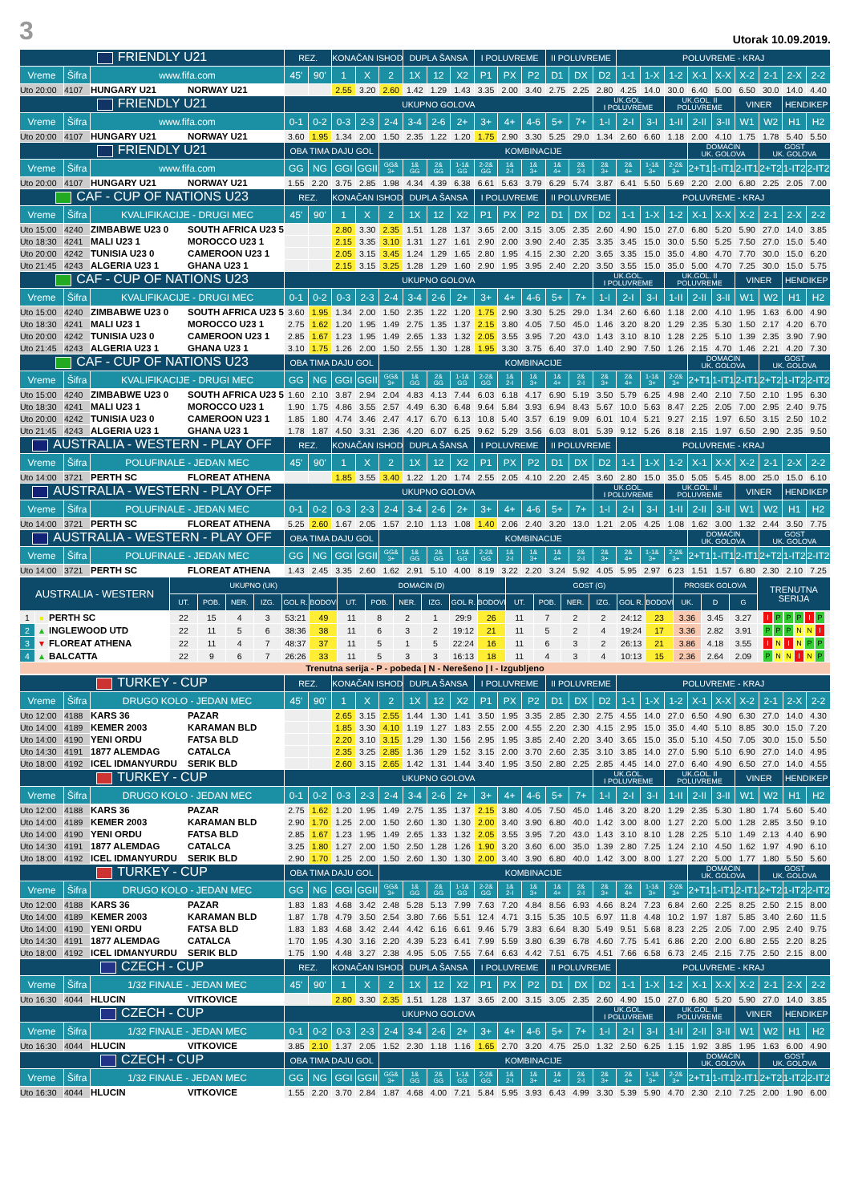3
Utorak 10.09.2019.
| FRIENDLY U21 | | | | REZ. | | KONAČAN ISHOD | | | DUPLA ŠANSA | | | I POLUVREME | | | II POLUVREME | | | POLUVREME - KRAJ | | | | | | | | |
| --- | --- | --- | --- | --- | --- | --- | --- | --- | --- | --- | --- | --- | --- | --- | --- | --- | --- | --- | --- | --- | --- | --- | --- | --- | --- | --- |
| Vreme | Šifra | www.fifa.com | | 45' | 90' | 1 | X | 2 | 1X | 12 | X2 | P1 | PX | P2 | D1 | DX | D2 | 1-1 | 1-X | 1-2 | X-1 | X-X | X-2 | 2-1 | 2-X | 2-2 |
| Uto 20:00 | 4107 | HUNGARY U21 | NORWAY U21 | | | 2.55 | 3.20 | 2.60 | 1.42 | 1.29 | 1.43 | 3.35 | 2.00 | 3.40 | 2.75 | 2.25 | 2.80 | 4.25 | 14.0 | 30.0 | 6.40 | 5.00 | 6.50 | 30.0 | 14.0 | 4.40 |
| FRIENDLY U21 | | | | UKUPNO GOLOVA | | | | | | | | | | | | | UK.GOL. I POLUVREME | | | UK.GOL. II POLUVREME | | | VINER | | HENDIKEP | |
| Vreme | Šifra | www.fifa.com | | 0-1 | 0-2 | 0-3 | 2-3 | 2-4 | 3-4 | 2-6 | 2+ | 3+ | 4+ | 4-6 | 5+ | 7+ | 1-I | 2-I | 3-I | 1-II | 2-II | 3-II | W1 | W2 | H1 | H2 |
| Uto 20:00 | 4107 | HUNGARY U21 | NORWAY U21 | 3.60 | 1.95 | 1.34 | 2.00 | 1.50 | 2.35 | 1.22 | 1.20 | 1.75 | 2.90 | 3.30 | 5.25 | 29.0 | 1.34 | 2.60 | 6.60 | 1.18 | 2.00 | 4.10 | 1.75 | 1.78 | 5.40 | 5.50 |
| FRIENDLY U21 | | | | OBA TIMA DAJU GOL | | | | KOMBINACIJE | | | | | | | | | | | | | DOMAĆIN UK. GOLOVA | | | GOST UK. GOLOVA | | |
| Vreme | Šifra | www.fifa.com | | GG | NG | GGI | GGII | GG& 3+ | 1& GG | 2& GG | 1-1& GG | 2-2& GG | 1& 2-I | 1& 3+ | 1& 4+ | 2& 2-I | 2& 3+ | 2& 4+ | 1-1& 3+ | 2-2& 3+ | 2+T1 | 1-IT1 | 2-IT1 | 2+T2 | 1-IT2 | 2-IT2 |
| Uto 20:00 | 4107 | HUNGARY U21 | NORWAY U21 | 1.55 | 2.20 | 3.75 | 2.85 | 1.98 | 4.34 | 4.39 | 6.38 | 6.61 | 5.63 | 3.79 | 6.29 | 5.74 | 3.87 | 6.41 | 5.50 | 5.69 | 2.20 | 2.00 | 6.80 | 2.25 | 2.05 | 7.00 |
| CAF - CUP OF NATIONS U23 | | | | REZ. | | KONAČAN ISHOD | | | DUPLA ŠANSA | | | I POLUVREME | | | II POLUVREME | | | POLUVREME - KRAJ | | | | | | | | |
| Vreme | Šifra | KVALIFIKACIJE - DRUGI MEC | | 45' | 90' | 1 | X | 2 | 1X | 12 | X2 | P1 | PX | P2 | D1 | DX | D2 | 1-1 | 1-X | 1-2 | X-1 | X-X | X-2 | 2-1 | 2-X | 2-2 |
| Uto 15:00 | 4240 | ZIMBABWE U23 0 | SOUTH AFRICA U23 5 | | | 2.80 | 3.30 | 2.35 | 1.51 | 1.28 | 1.37 | 3.65 | 2.00 | 3.15 | 3.05 | 2.35 | 2.60 | 4.90 | 15.0 | 27.0 | 6.80 | 5.20 | 5.90 | 27.0 | 14.0 | 3.85 |
| Uto 18:30 | 4241 | MALI U23 1 | MOROCCO U23 1 | | | 2.15 | 3.35 | 3.10 | 1.31 | 1.27 | 1.61 | 2.90 | 2.00 | 3.90 | 2.40 | 2.35 | 3.35 | 3.45 | 15.0 | 30.0 | 5.50 | 5.25 | 7.50 | 27.0 | 15.0 | 5.40 |
| Uto 20:00 | 4242 | TUNISIA U23 0 | CAMEROON U23 1 | | | 2.05 | 3.15 | 3.45 | 1.24 | 1.29 | 1.65 | 2.80 | 1.95 | 4.15 | 2.30 | 2.20 | 3.65 | 3.35 | 15.0 | 35.0 | 4.80 | 4.70 | 7.70 | 30.0 | 15.0 | 6.20 |
| Uto 21:45 | 4243 | ALGERIA U23 1 | GHANA U23 1 | | | 2.15 | 3.15 | 3.25 | 1.28 | 1.29 | 1.60 | 2.90 | 1.95 | 3.95 | 2.40 | 2.20 | 3.50 | 3.55 | 15.0 | 35.0 | 5.00 | 4.70 | 7.25 | 30.0 | 15.0 | 5.75 |
| CAF - CUP OF NATIONS U23 | | | | UKUPNO GOLOVA | | | | | | | | | | | | | UK.GOL. I POLUVREME | | | UK.GOL. II POLUVREME | | | VINER | | HENDIKEP | |
| Vreme | Šifra | KVALIFIKACIJE - DRUGI MEC | | 0-1 | 0-2 | 0-3 | 2-3 | 2-4 | 3-4 | 2-6 | 2+ | 3+ | 4+ | 4-6 | 5+ | 7+ | 1-I | 2-I | 3-I | 1-II | 2-II | 3-II | W1 | W2 | H1 | H2 |
| Uto 15:00 | 4240 | ZIMBABWE U23 0 | SOUTH AFRICA U23 5 | 3.60 | 1.95 | 1.34 | 2.00 | 1.50 | 2.35 | 1.22 | 1.20 | 1.75 | 2.90 | 3.30 | 5.25 | 29.0 | 1.34 | 2.60 | 6.60 | 1.18 | 2.00 | 4.10 | 1.95 | 1.63 | 6.00 | 4.90 |
| Uto 18:30 | 4241 | MALI U23 1 | MOROCCO U23 1 | 2.75 | 1.62 | 1.20 | 1.95 | 1.49 | 2.75 | 1.35 | 1.37 | 2.15 | 3.80 | 4.05 | 7.50 | 45.0 | 1.46 | 3.20 | 8.20 | 1.29 | 2.35 | 5.30 | 1.50 | 2.17 | 4.20 | 6.70 |
| Uto 20:00 | 4242 | TUNISIA U23 0 | CAMEROON U23 1 | 2.85 | 1.67 | 1.23 | 1.95 | 1.49 | 2.65 | 1.33 | 1.32 | 2.05 | 3.55 | 3.95 | 7.20 | 43.0 | 1.43 | 3.10 | 8.10 | 1.28 | 2.25 | 5.10 | 1.39 | 2.35 | 3.90 | 7.90 |
| Uto 21:45 | 4243 | ALGERIA U23 1 | GHANA U23 1 | 3.10 | 1.75 | 1.26 | 2.00 | 1.50 | 2.55 | 1.30 | 1.28 | 1.95 | 3.30 | 3.75 | 6.40 | 37.0 | 1.40 | 2.90 | 7.50 | 1.26 | 2.15 | 4.70 | 1.46 | 2.21 | 4.20 | 7.30 |
| CAF - CUP OF NATIONS U23 | | | | OBA TIMA DAJU GOL | | | | KOMBINACIJE | | | | | | | | | | | | | DOMAĆIN UK. GOLOVA | | | GOST UK. GOLOVA | | |
| Vreme | Šifra | KVALIFIKACIJE - DRUGI MEC | | GG | NG | GGI | GGII | GG& 3+ | 1& GG | 2& GG | 1-1& GG | 2-2& GG | 1& 2-I | 1& 3+ | 1& 4+ | 2& 2-I | 2& 3+ | 2& 4+ | 1-1& 3+ | 2-2& 3+ | 2+T1 | 1-IT1 | 2-IT1 | 2+T2 | 1-IT2 | 2-IT2 |
| Uto 15:00 | 4240 | ZIMBABWE U23 0 | SOUTH AFRICA U23 5 | 1.60 | 2.10 | 3.87 | 2.94 | 2.04 | 4.83 | 4.13 | 7.44 | 6.03 | 6.18 | 4.17 | 6.90 | 5.19 | 3.50 | 5.79 | 6.25 | 4.98 | 2.40 | 2.10 | 7.50 | 2.10 | 1.95 | 6.30 |
| Uto 18:30 | 4241 | MALI U23 1 | MOROCCO U23 1 | 1.90 | 1.75 | 4.86 | 3.55 | 2.57 | 4.49 | 6.30 | 6.48 | 9.64 | 5.84 | 3.93 | 6.94 | 8.43 | 5.67 | 10.0 | 5.63 | 8.47 | 2.25 | 2.05 | 7.00 | 2.95 | 2.40 | 9.75 |
| Uto 20:00 | 4242 | TUNISIA U23 0 | CAMEROON U23 1 | 1.85 | 1.80 | 4.74 | 3.46 | 2.47 | 4.17 | 6.70 | 6.13 | 10.8 | 5.40 | 3.57 | 6.19 | 9.09 | 6.01 | 10.4 | 5.21 | 9.27 | 2.15 | 1.97 | 6.50 | 3.15 | 2.50 | 10.2 |
| Uto 21:45 | 4243 | ALGERIA U23 1 | GHANA U23 1 | 1.78 | 1.87 | 4.50 | 3.31 | 2.36 | 4.20 | 6.07 | 6.25 | 9.62 | 5.29 | 3.56 | 6.03 | 8.01 | 5.39 | 9.12 | 5.26 | 8.18 | 2.15 | 1.97 | 6.50 | 2.90 | 2.35 | 9.50 |
| AUSTRALIA - WESTERN - PLAY OFF | | | | REZ. | | KONAČAN ISHOD | | | DUPLA ŠANSA | | | I POLUVREME | | | II POLUVREME | | | POLUVREME - KRAJ | | | | | | | | |
| Vreme | Šifra | POLUFINALE - JEDAN MEC | | 45' | 90' | 1 | X | 2 | 1X | 12 | X2 | P1 | PX | P2 | D1 | DX | D2 | 1-1 | 1-X | 1-2 | X-1 | X-X | X-2 | 2-1 | 2-X | 2-2 |
| Uto 14:00 | 3721 | PERTH SC | FLOREAT ATHENA | | | 1.85 | 3.55 | 3.40 | 1.22 | 1.20 | 1.74 | 2.55 | 2.05 | 4.10 | 2.20 | 2.45 | 3.60 | 2.80 | 15.0 | 35.0 | 5.05 | 5.45 | 8.00 | 25.0 | 15.0 | 6.10 |
| AUSTRALIA - WESTERN - PLAY OFF | | | | UKUPNO GOLOVA | | | | | | | | | | | | | UK.GOL. I POLUVREME | | | UK.GOL. II POLUVREME | | | VINER | | HENDIKEP | |
| Vreme | Šifra | POLUFINALE - JEDAN MEC | | 0-1 | 0-2 | 0-3 | 2-3 | 2-4 | 3-4 | 2-6 | 2+ | 3+ | 4+ | 4-6 | 5+ | 7+ | 1-I | 2-I | 3-I | 1-II | 2-II | 3-II | W1 | W2 | H1 | H2 |
| Uto 14:00 | 3721 | PERTH SC | FLOREAT ATHENA | 5.25 | 2.60 | 1.67 | 2.05 | 1.57 | 2.10 | 1.13 | 1.08 | 1.40 | 2.06 | 2.40 | 3.20 | 13.0 | 1.21 | 2.05 | 4.25 | 1.08 | 1.62 | 3.00 | 1.32 | 2.44 | 3.50 | 7.75 |
| AUSTRALIA - WESTERN - PLAY OFF | | | | OBA TIMA DAJU GOL | | | | KOMBINACIJE | | | | | | | | | | | | | DOMAĆIN UK. GOLOVA | | | GOST UK. GOLOVA | | |
| Vreme | Šifra | POLUFINALE - JEDAN MEC | | GG | NG | GGI | GGII | GG& 3+ | 1& GG | 2& GG | 1-1& GG | 2-2& GG | 1& 2-I | 1& 3+ | 1& 4+ | 2& 2-I | 2& 3+ | 2& 4+ | 1-1& 3+ | 2-2& 3+ | 2+T1 | 1-IT1 | 2-IT1 | 2+T2 | 1-IT2 | 2-IT2 |
| Uto 14:00 | 3721 | PERTH SC | FLOREAT ATHENA | 1.43 | 2.45 | 3.35 | 2.60 | 1.62 | 2.91 | 5.10 | 4.00 | 8.19 | 3.22 | 2.20 | 3.24 | 5.92 | 4.05 | 5.95 | 2.97 | 6.23 | 1.51 | 1.57 | 6.80 | 2.30 | 2.10 | 7.25 |
| AUSTRALIA - WESTERN | | | UKUPNO (UK) | | | | | | DOMAĆIN (D) | | | | | | GOST (G) | | | | | | PROSEK GOLOVA | | | TRENUTNA SERIJA |
| --- | --- | --- | --- | --- | --- | --- | --- | --- | --- | --- | --- | --- | --- | --- | --- | --- | --- | --- | --- | --- | --- | --- | --- | --- |
| | | | UT. | POB. | NER. | IZG. | GOL R. | BODOVI | UT. | POB. | NER. | IZG. | GOL R. | BODOVI | UT. | POB. | NER. | IZG. | GOL R. | BODOVI | UK. | D | G | |
| 1 | ● | PERTH SC | 22 | 15 | 4 | 3 | 53:21 | 49 | 11 | 8 | 2 | 1 | 29:9 | 26 | 11 | 7 | 2 | 2 | 24:12 | 23 | 3.36 | 3.45 | 3.27 | I P P P I P |
| 2 | ▲ | INGLEWOOD UTD | 22 | 11 | 5 | 6 | 38:36 | 38 | 11 | 6 | 3 | 2 | 19:12 | 21 | 11 | 5 | 2 | 4 | 19:24 | 17 | 3.36 | 2.82 | 3.91 | P P P N N I |
| 3 | ▼ | FLOREAT ATHENA | 22 | 11 | 4 | 7 | 48:37 | 37 | 11 | 5 | 1 | 5 | 22:24 | 16 | 11 | 6 | 3 | 2 | 26:13 | 21 | 3.86 | 4.18 | 3.55 | I N I N P P |
| 4 | ▲ | BALCATTA | 22 | 9 | 6 | 7 | 26:26 | 33 | 11 | 5 | 3 | 3 | 16:13 | 18 | 11 | 4 | 3 | 4 | 10:13 | 15 | 2.36 | 2.64 | 2.09 | P N N I N P |
| Trenutna serija - P - pobeda / N - Nerešeno / I - Izgubljeno | | | | | | | | | | | | | | | | | | | | | | | | |
| TURKEY - CUP | | | | REZ. | | KONAČAN ISHOD | | | DUPLA ŠANSA | | | I POLUVREME | | | II POLUVREME | | | POLUVREME - KRAJ | | | | | | | | |
| --- | --- | --- | --- | --- | --- | --- | --- | --- | --- | --- | --- | --- | --- | --- | --- | --- | --- | --- | --- | --- | --- | --- | --- | --- | --- | --- |
| Vreme | Šifra | DRUGO KOLO - JEDAN MEC | | 45' | 90' | 1 | X | 2 | 1X | 12 | X2 | P1 | PX | P2 | D1 | DX | D2 | 1-1 | 1-X | 1-2 | X-1 | X-X | X-2 | 2-1 | 2-X | 2-2 |
| Uto 12:00 | 4188 | KARS 36 | PAZAR | | | 2.65 | 3.15 | 2.55 | 1.44 | 1.30 | 1.41 | 3.50 | 1.95 | 3.35 | 2.85 | 2.30 | 2.75 | 4.55 | 14.0 | 27.0 | 6.50 | 4.90 | 6.30 | 27.0 | 14.0 | 4.30 |
| Uto 14:00 | 4189 | KEMER 2003 | KARAMAN BLD | | | 1.85 | 3.30 | 4.10 | 1.19 | 1.27 | 1.83 | 2.55 | 2.00 | 4.55 | 2.20 | 2.30 | 4.15 | 2.95 | 15.0 | 35.0 | 4.40 | 5.10 | 8.85 | 30.0 | 15.0 | 7.20 |
| Uto 14:00 | 4190 | YENI ORDU | FATSA BLD | | | 2.20 | 3.10 | 3.15 | 1.29 | 1.30 | 1.56 | 2.95 | 1.95 | 3.85 | 2.40 | 2.20 | 3.40 | 3.65 | 15.0 | 35.0 | 5.10 | 4.50 | 7.05 | 30.0 | 15.0 | 5.50 |
| Uto 14:30 | 4191 | 1877 ALEMDAG | CATALCA | | | 2.35 | 3.25 | 2.85 | 1.36 | 1.29 | 1.52 | 3.15 | 2.00 | 3.70 | 2.60 | 2.35 | 3.10 | 3.85 | 14.0 | 27.0 | 5.90 | 5.10 | 6.90 | 27.0 | 14.0 | 4.95 |
| Uto 18:00 | 4192 | ICEL IDMANYURDU | SERIK BLD | | | 2.60 | 3.15 | 2.65 | 1.42 | 1.31 | 1.44 | 3.40 | 1.95 | 3.50 | 2.80 | 2.25 | 2.85 | 4.45 | 14.0 | 27.0 | 6.40 | 4.90 | 6.50 | 27.0 | 14.0 | 4.55 |
| TURKEY - CUP | | | | UKUPNO GOLOVA | | | | | | | | | | | | | UK.GOL. I POLUVREME | | | UK.GOL. II POLUVREME | | | VINER | | HENDIKEP | |
| Vreme | Šifra | DRUGO KOLO - JEDAN MEC | | 0-1 | 0-2 | 0-3 | 2-3 | 2-4 | 3-4 | 2-6 | 2+ | 3+ | 4+ | 4-6 | 5+ | 7+ | 1-I | 2-I | 3-I | 1-II | 2-II | 3-II | W1 | W2 | H1 | H2 |
| Uto 12:00 | 4188 | KARS 36 | PAZAR | 2.75 | 1.62 | 1.20 | 1.95 | 1.49 | 2.75 | 1.35 | 1.37 | 2.15 | 3.80 | 4.05 | 7.50 | 45.0 | 1.46 | 3.20 | 8.20 | 1.29 | 2.35 | 5.30 | 1.80 | 1.74 | 5.60 | 5.40 |
| Uto 14:00 | 4189 | KEMER 2003 | KARAMAN BLD | 2.90 | 1.70 | 1.25 | 2.00 | 1.50 | 2.60 | 1.30 | 1.30 | 2.00 | 3.40 | 3.90 | 6.80 | 40.0 | 1.42 | 3.00 | 8.00 | 1.27 | 2.20 | 5.00 | 1.28 | 2.85 | 3.50 | 9.10 |
| Uto 14:00 | 4190 | YENI ORDU | FATSA BLD | 2.85 | 1.67 | 1.23 | 1.95 | 1.49 | 2.65 | 1.33 | 1.32 | 2.05 | 3.55 | 3.95 | 7.20 | 43.0 | 1.43 | 3.10 | 8.10 | 1.28 | 2.25 | 5.10 | 1.49 | 2.13 | 4.40 | 6.90 |
| Uto 14:30 | 4191 | 1877 ALEMDAG | CATALCA | 3.25 | 1.80 | 1.27 | 2.00 | 1.50 | 2.50 | 1.28 | 1.26 | 1.90 | 3.20 | 3.60 | 6.00 | 35.0 | 1.39 | 2.80 | 7.25 | 1.24 | 2.10 | 4.50 | 1.62 | 1.97 | 4.90 | 6.10 |
| Uto 18:00 | 4192 | ICEL IDMANYURDU | SERIK BLD | 2.90 | 1.70 | 1.25 | 2.00 | 1.50 | 2.60 | 1.30 | 1.30 | 2.00 | 3.40 | 3.90 | 6.80 | 40.0 | 1.42 | 3.00 | 8.00 | 1.27 | 2.20 | 5.00 | 1.77 | 1.80 | 5.50 | 5.60 |
| TURKEY - CUP | | | | OBA TIMA DAJU GOL | | | | KOMBINACIJE | | | | | | | | | | | | | DOMAĆIN UK. GOLOVA | | | GOST UK. GOLOVA | | |
| Vreme | Šifra | DRUGO KOLO - JEDAN MEC | | GG | NG | GGI | GGII | GG& 3+ | 1& GG | 2& GG | 1-1& GG | 2-2& GG | 1& 2-I | 1& 3+ | 1& 4+ | 2& 2-I | 2& 3+ | 2& 4+ | 1-1& 3+ | 2-2& 3+ | 2+T1 | 1-IT1 | 2-IT1 | 2+T2 | 1-IT2 | 2-IT2 |
| Uto 12:00 | 4188 | KARS 36 | PAZAR | 1.83 | 1.83 | 4.68 | 3.42 | 2.48 | 5.28 | 5.13 | 7.99 | 7.63 | 7.20 | 4.84 | 8.56 | 6.93 | 4.66 | 8.24 | 7.23 | 6.84 | 2.60 | 2.25 | 8.25 | 2.50 | 2.15 | 8.00 |
| Uto 14:00 | 4189 | KEMER 2003 | KARAMAN BLD | 1.87 | 1.78 | 4.79 | 3.50 | 2.54 | 3.80 | 7.66 | 5.51 | 12.4 | 4.71 | 3.15 | 5.35 | 10.5 | 6.97 | 11.8 | 4.48 | 10.2 | 1.97 | 1.87 | 5.85 | 3.40 | 2.60 | 11.5 |
| Uto 14:00 | 4190 | YENI ORDU | FATSA BLD | 1.83 | 1.83 | 4.68 | 3.42 | 2.44 | 4.42 | 6.16 | 6.61 | 9.46 | 5.79 | 3.83 | 6.64 | 8.30 | 5.49 | 9.51 | 5.68 | 8.23 | 2.25 | 2.05 | 7.00 | 2.95 | 2.40 | 9.75 |
| Uto 14:30 | 4191 | 1877 ALEMDAG | CATALCA | 1.70 | 1.95 | 4.30 | 3.16 | 2.20 | 4.39 | 5.23 | 6.41 | 7.99 | 5.59 | 3.80 | 6.39 | 6.78 | 4.60 | 7.75 | 5.41 | 6.86 | 2.20 | 2.00 | 6.80 | 2.55 | 2.20 | 8.25 |
| Uto 18:00 | 4192 | ICEL IDMANYURDU | SERIK BLD | 1.75 | 1.90 | 4.48 | 3.27 | 2.38 | 4.95 | 5.05 | 7.55 | 7.64 | 6.63 | 4.42 | 7.51 | 6.75 | 4.51 | 7.66 | 6.58 | 6.73 | 2.45 | 2.15 | 7.75 | 2.50 | 2.15 | 8.00 |
| CZECH - CUP | | | | REZ. | | KONAČAN ISHOD | | | DUPLA ŠANSA | | | I POLUVREME | | | II POLUVREME | | | POLUVREME - KRAJ | | | | | | | | |
| Vreme | Šifra | 1/32 FINALE - JEDAN MEC | | 45' | 90' | 1 | X | 2 | 1X | 12 | X2 | P1 | PX | P2 | D1 | DX | D2 | 1-1 | 1-X | 1-2 | X-1 | X-X | X-2 | 2-1 | 2-X | 2-2 |
| Uto 16:30 | 4044 | HLUCIN | VITKOVICE | | | 2.80 | 3.30 | 2.35 | 1.51 | 1.28 | 1.37 | 3.65 | 2.00 | 3.15 | 3.05 | 2.35 | 2.60 | 4.90 | 15.0 | 27.0 | 6.80 | 5.20 | 5.90 | 27.0 | 14.0 | 3.85 |
| CZECH - CUP | | | | UKUPNO GOLOVA | | | | | | | | | | | | | UK.GOL. I POLUVREME | | | UK.GOL. II POLUVREME | | | VINER | | HENDIKEP | |
| Vreme | Šifra | 1/32 FINALE - JEDAN MEC | | 0-1 | 0-2 | 0-3 | 2-3 | 2-4 | 3-4 | 2-6 | 2+ | 3+ | 4+ | 4-6 | 5+ | 7+ | 1-I | 2-I | 3-I | 1-II | 2-II | 3-II | W1 | W2 | H1 | H2 |
| Uto 16:30 | 4044 | HLUCIN | VITKOVICE | 3.85 | 2.10 | 1.37 | 2.05 | 1.52 | 2.30 | 1.18 | 1.16 | 1.65 | 2.70 | 3.20 | 4.75 | 25.0 | 1.32 | 2.50 | 6.25 | 1.15 | 1.92 | 3.85 | 1.95 | 1.63 | 6.00 | 4.90 |
| CZECH - CUP | | | | OBA TIMA DAJU GOL | | | | KOMBINACIJE | | | | | | | | | | | | | DOMAĆIN UK. GOLOVA | | | GOST UK. GOLOVA | | |
| Vreme | Šifra | 1/32 FINALE - JEDAN MEC | | GG | NG | GGI | GGII | GG& 3+ | 1& GG | 2& GG | 1-1& GG | 2-2& GG | 1& 2-I | 1& 3+ | 1& 4+ | 2& 2-I | 2& 3+ | 2& 4+ | 1-1& 3+ | 2-2& 3+ | 2+T1 | 1-IT1 | 2-IT1 | 2+T2 | 1-IT2 | 2-IT2 |
| Uto 16:30 | 4044 | HLUCIN | VITKOVICE | 1.55 | 2.20 | 3.70 | 2.84 | 1.87 | 4.68 | 4.00 | 7.21 | 5.84 | 5.95 | 3.93 | 6.43 | 4.99 | 3.30 | 5.39 | 5.90 | 4.70 | 2.30 | 2.10 | 7.25 | 2.00 | 1.90 | 6.00 |